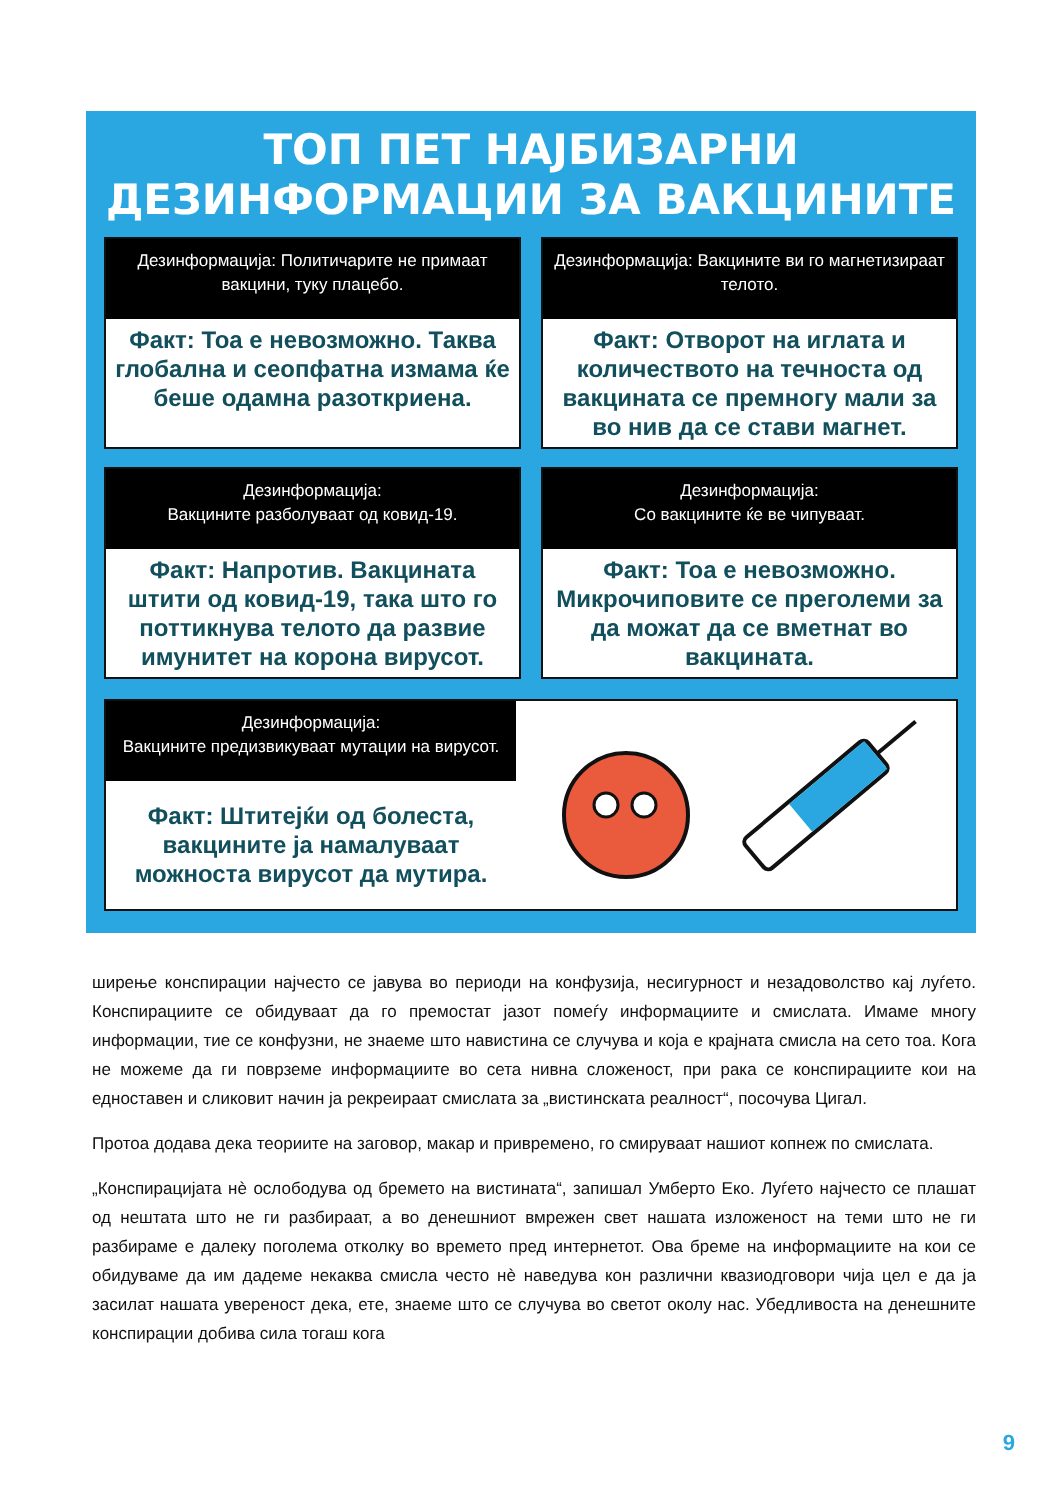ТОП ПЕТ НАЈБИЗАРНИ
ДЕЗИНФОРМАЦИИ ЗА ВАКЦИНИТЕ
Дезинформација: Политичарите не примаат вакцини, туку плацебо.
Факт: Тоа е невозможно. Таква глобална и сеопфатна измама ќе беше одамна разоткриена.
Дезинформација: Вакцините ви го магнетизираат телото.
Факт: Отворот на иглата и количеството на течноста од вакцината се премногу мали за во нив да се стави магнет.
Дезинформација:
Вакцините разболуваат од ковид-19.
Факт: Напротив. Вакцината штити од ковид-19, така што го поттикнува телото да развие имунитет на корона вирусот.
Дезинформација:
Со вакцините ќе ве чипуваат.
Факт: Тоа е невозможно. Микрочиповите се преголеми за да можат да се вметнат во вакцината.
Дезинформација:
Вакцините предизвикуваат мутации на вирусот.
Факт: Штитејќи од болеста, вакцините ја намалуваат можноста вирусот да мутира.
ширење конспирации најчесто се јавува во периоди на конфузија, несигурност и незадоволство кај луѓето. Конспирациите се обидуваат да го премостат јазот помеѓу информациите и смислата. Имаме многу информации, тие се конфузни, не знаеме што навистина се случува и која е крајната смисла на сето тоа. Кога не можеме да ги поврземе информациите во сета нивна сложеност, при рака се конспирациите кои на едноставен и сликовит начин ја рекреираат смислата за „вистинската реалност“, посочува Цигал.
Протоа додава дека теориите на заговор, макар и привремено, го смируваат нашиот копнеж по смислата.
„Конспирацијата нè ослободува од бремето на вистината“, запишал Умберто Еко. Луѓето најчесто се плашат од нештата што не ги разбираат, а во денешниот вмрежен свет нашата изложеност на теми што не ги разбираме е далеку поголема отколку во времето пред интернетот. Ова бреме на информациите на кои се обидуваме да им дадеме некаква смисла често нè наведува кон различни квазиодговори чија цел е да ја засилат нашата увереност дека, ете, знаеме што се случува во светот околу нас. Убедливоста на денешните конспирации добива сила тогаш кога
9